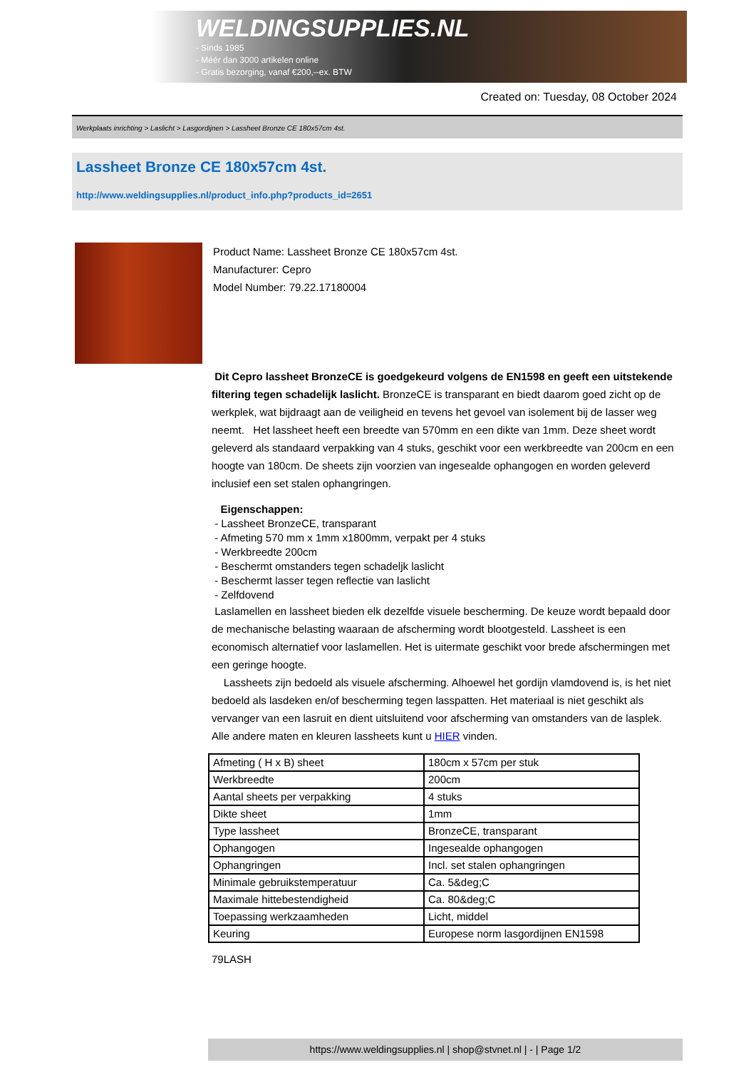WELDINGSUPPLIES.NL
- Sinds 1985
- Méér dan 3000 artikelen online
- Gratis bezorging, vanaf €200,--ex. BTW
Created on: Tuesday, 08 October 2024
Werkplaats inrichting > Laslicht > Lasgordijnen > Lassheet Bronze CE 180x57cm 4st.
Lassheet Bronze CE 180x57cm 4st.
http://www.weldingsupplies.nl/product_info.php?products_id=2651
Product Name: Lassheet Bronze CE 180x57cm 4st.
Manufacturer: Cepro
Model Number: 79.22.17180004
Dit Cepro lassheet BronzeCE is goedgekeurd volgens de EN1598 en geeft een uitstekende filtering tegen schadelijk laslicht. BronzeCE is transparant en biedt daarom goed zicht op de werkplek, wat bijdraagt aan de veiligheid en tevens het gevoel van isolement bij de lasser weg neemt. Het lassheet heeft een breedte van 570mm en een dikte van 1mm. Deze sheet wordt geleverd als standaard verpakking van 4 stuks, geschikt voor een werkbreedte van 200cm en een hoogte van 180cm. De sheets zijn voorzien van ingesealde ophangogen en worden geleverd inclusief een set stalen ophangringen.
Eigenschappen:
- Lassheet BronzeCE, transparant
- Afmeting 570 mm x 1mm x1800mm, verpakt per 4 stuks
- Werkbreedte 200cm
- Beschermt omstanders tegen schadeljk laslicht
- Beschermt lasser tegen reflectie van laslicht
- Zelfdovend
Laslamellen en lassheet bieden elk dezelfde visuele bescherming. De keuze wordt bepaald door de mechanische belasting waaraan de afscherming wordt blootgesteld. Lassheet is een economisch alternatief voor laslamellen. Het is uitermate geschikt voor brede afschermingen met een geringe hoogte.
Lassheets zijn bedoeld als visuele afscherming. Alhoewel het gordijn vlamdovend is, is het niet bedoeld als lasdeken en/of bescherming tegen lasspatten. Het materiaal is niet geschikt als vervanger van een lasruit en dient uitsluitend voor afscherming van omstanders van de lasplek. Alle andere maten en kleuren lassheets kunt u HIER vinden.
| Afmeting ( H x B) sheet | 180cm x 57cm per stuk |
| Werkbreedte | 200cm |
| Aantal sheets per verpakking | 4 stuks |
| Dikte sheet | 1mm |
| Type lassheet | BronzeCE, transparant |
| Ophangogen | Ingesealde ophangogen |
| Ophangringen | Incl. set stalen ophangringen |
| Minimale gebruikstemperatuur | Ca. 5&deg;C |
| Maximale hittebestendigheid | Ca. 80&deg;C |
| Toepassing werkzaamheden | Licht, middel |
| Keuring | Europese norm lasgordijnen EN1598 |
79LASH
https://www.weldingsupplies.nl | shop@stvnet.nl | - | Page 1/2